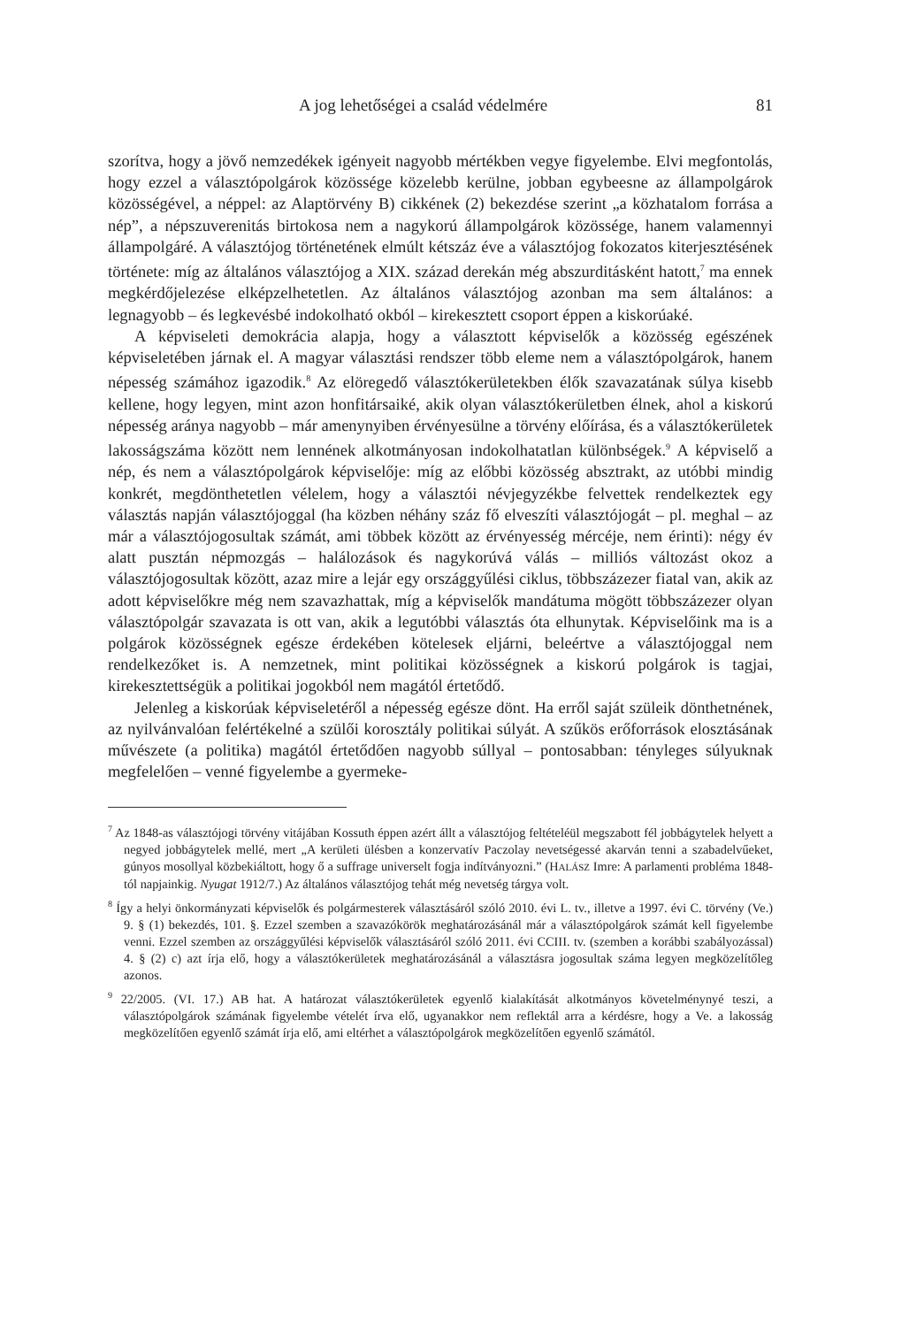A jog lehetőségei a család védelmére 81
szorítva, hogy a jövő nemzedékek igényeit nagyobb mértékben vegye figyelembe. Elvi megfontolás, hogy ezzel a választópolgárok közössége közelebb kerülne, jobban egybeesne az állampolgárok közösségével, a néppel: az Alaptörvény B) cikkének (2) bekezdése szerint „a közhatalom forrása a nép”, a népszuverenitás birtokosa nem a nagykorú állampolgárok közössége, hanem valamennyi állampolgáré. A választójog történetének elmúlt kétszáz éve a választójog fokozatos kiterjesztésének története: míg az általános választójog a XIX. század derekán még abszurditásként hatott,<sup>7</sup> ma ennek megkérdőjelezése elképzelhetetlen. Az általános választójog azonban ma sem általános: a legnagyobb – és legkevésbé indokolható okból – kirekesztett csoport éppen a kiskorúaké.
A képviseleti demokrácia alapja, hogy a választott képviselők a közösség egészének képviseletében járnak el. A magyar választási rendszer több eleme nem a választópolgárok, hanem népesség számához igazodik.<sup>8</sup> Az elöregedő választókerületekben élők szavazatának súlya kisebb kellene, hogy legyen, mint azon honfitársaiké, akik olyan választókerületben élnek, ahol a kiskorú népesség aránya nagyobb – már amenynyiben érvényesülne a törvény előírása, és a választókerületek lakosságszáma között nem lennének alkotmányosan indokolhatatlan különbségek.<sup>9</sup> A képviselő a nép, és nem a választópolgárok képviselője: míg az előbbi közösség absztrakt, az utóbbi mindig konkrét, megdönthetetlen vélelem, hogy a választói névjegyzékbe felvettek rendelkeztek egy választás napján választójoggal (ha közben néhány száz fő elveszíti választójogát – pl. meghal – az már a választójogosultak számát, ami többek között az érvényesség mércéje, nem érinti): négy év alatt pusztán népmozgás – halálozások és nagykorúvá válás – milliós változást okoz a választójogosultak között, azaz mire a lejár egy országgyűlési ciklus, többszázezer fiatal van, akik az adott képviselőkre még nem szavazhattak, míg a képviselők mandátuma mögött többszázezer olyan választópolgár szavazata is ott van, akik a legutóbbi választás óta elhunytak. Képviselőink ma is a polgárok közösségnek egésze érdekében kötelesek eljárni, beleértve a választójoggal nem rendelkezőket is. A nemzetnek, mint politikai közösségnek a kiskorú polgárok is tagjai, kirekesztettségük a politikai jogokból nem magától értetődő.
Jelenleg a kiskorúak képviseletéről a népesség egésze dönt. Ha erről saját szüleik dönthetnének, az nyilvánvalóan felértékelné a szülői korosztály politikai súlyát. A szűkös erőforrások elosztásának művészete (a politika) magától értetődően nagyobb súllyal – pontosabban: tényleges súlyuknak megfelelően – venné figyelembe a gyermeke-
<sup>7</sup> Az 1848-as választójogi törvény vitájában Kossuth éppen azért állt a választójog feltételéül megszabott fél jobbágytelek helyett a negyed jobbágytelek mellé, mert „A kerületi ülésben a konzervatív Paczolay nevetségessé akarván tenni a szabadelvűeket, gúnyos mosollyal közbekiáltott, hogy ő a suffrage universelt fogja indítványozni.” (HALÁSZ Imre: A parlamenti probléma 1848-tól napjainkig. Nyugat 1912/7.) Az általános választójog tehát még nevetség tárgya volt.
<sup>8</sup> Így a helyi önkormányzati képviselők és polgármesterek választásáról szóló 2010. évi L. tv., illetve a 1997. évi C. törvény (Ve.) 9. § (1) bekezdés, 101. §. Ezzel szemben a szavazókörök meghatározásánál már a választópolgárok számát kell figyelembe venni. Ezzel szemben az országgyűlési képviselők választásáról szóló 2011. évi CCIII. tv. (szemben a korábbi szabályozással) 4. § (2) c) azt írja elő, hogy a választókerületek meghatározásánál a választásra jogosultak száma legyen megközelítőleg azonos.
<sup>9</sup> 22/2005. (VI. 17.) AB hat. A határozat választókerületek egyenlő kialakítását alkotmányos követelménynyé teszi, a választópolgárok számának figyelembe vételét írva elő, ugyanakkor nem reflektál arra a kérdésre, hogy a Ve. a lakosság megközelítően egyenlő számát írja elő, ami eltérhet a választópolgárok megközelítően egyenlő számától.